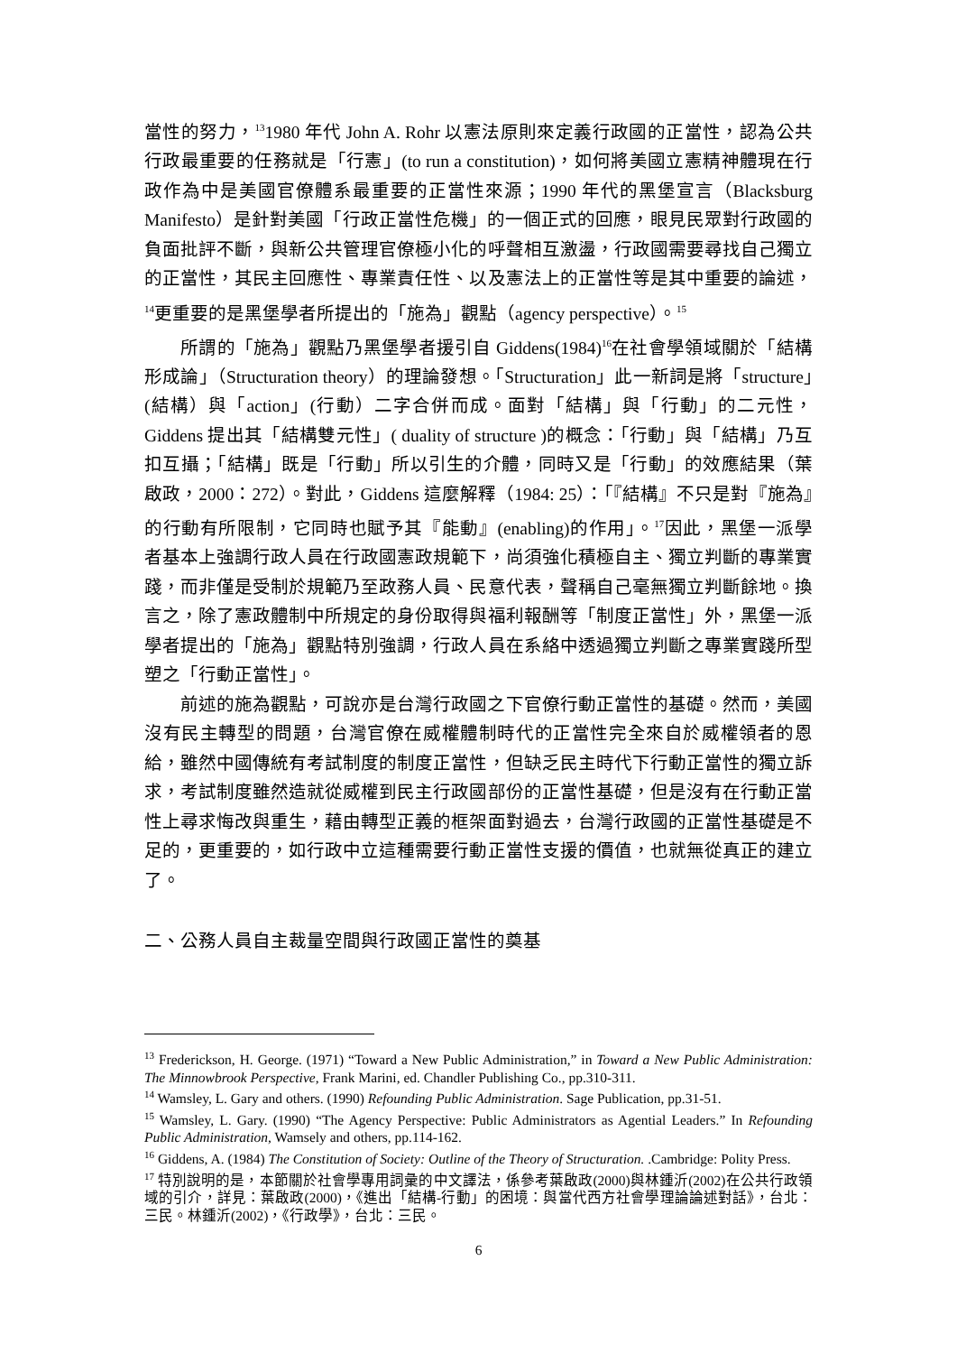當性的努力，<sup>13</sup>1980 年代 John A. Rohr 以憲法原則來定義行政國的正當性，認為公共行政最重要的任務就是「行憲」(to run a constitution)，如何將美國立憲精神體現在行政作為中是美國官僚體系最重要的正當性來源；1990 年代的黑堡宣言（Blacksburg Manifesto）是針對美國「行政正當性危機」的一個正式的回應，眼見民眾對行政國的負面批評不斷，與新公共管理官僚極小化的呼聲相互激盪，行政國需要尋找自己獨立的正當性，其民主回應性、專業責任性、以及憲法上的正當性等是其中重要的論述，<sup>14</sup>更重要的是黑堡學者所提出的「施為」觀點（agency perspective）。<sup>15</sup>
所謂的「施為」觀點乃黑堡學者援引自 Giddens(1984)<sup>16</sup>在社會學領域關於「結構形成論」（Structuration theory）的理論發想。「Structuration」此一新詞是將「structure」(結構）與「action」(行動）二字合併而成。面對「結構」與「行動」的二元性，Giddens 提出其「結構雙元性」( duality of structure )的概念：「行動」與「結構」乃互扣互攝；「結構」既是「行動」所以引生的介體，同時又是「行動」的效應結果（葉啟政，2000：272）。對此，Giddens 這麼解釋（1984: 25）：「『結構』不只是對『施為』的行動有所限制，它同時也賦予其『能動』(enabling)的作用」。<sup>17</sup>因此，黑堡一派學者基本上強調行政人員在行政國憲政規範下，尚須強化積極自主、獨立判斷的專業實踐，而非僅是受制於規範乃至政務人員、民意代表，聲稱自己毫無獨立判斷餘地。換言之，除了憲政體制中所規定的身份取得與福利報酬等「制度正當性」外，黑堡一派學者提出的「施為」觀點特別強調，行政人員在系絡中透過獨立判斷之專業實踐所型塑之「行動正當性」。
前述的施為觀點，可說亦是台灣行政國之下官僚行動正當性的基礎。然而，美國沒有民主轉型的問題，台灣官僚在威權體制時代的正當性完全來自於威權領者的恩給，雖然中國傳統有考試制度的制度正當性，但缺乏民主時代下行動正當性的獨立訴求，考試制度雖然造就從威權到民主行政國部份的正當性基礎，但是沒有在行動正當性上尋求悔改與重生，藉由轉型正義的框架面對過去，台灣行政國的正當性基礎是不足的，更重要的，如行政中立這種需要行動正當性支援的價值，也就無從真正的建立了。
二、公務人員自主裁量空間與行政國正當性的奠基
<sup>13</sup> Frederickson, H. George. (1971) “Toward a New Public Administration,” in Toward a New Public Administration: The Minnowbrook Perspective, Frank Marini, ed. Chandler Publishing Co., pp.310-311.
<sup>14</sup> Wamsley, L. Gary and others. (1990) Refounding Public Administration. Sage Publication, pp.31-51.
<sup>15</sup> Wamsley, L. Gary. (1990) “The Agency Perspective: Public Administrators as Agential Leaders.” In Refounding Public Administration, Wamsely and others, pp.114-162.
<sup>16</sup> Giddens, A. (1984) The Constitution of Society: Outline of the Theory of Structuration. .Cambridge: Polity Press.
<sup>17</sup> 特別說明的是，本節關於社會學專用詞彙的中文譯法，係參考葉啟政(2000)與林鍾沂(2002)在公共行政領域的引介，詳見：葉啟政(2000)，《進出「結構-行動」的困境：與當代西方社會學理論論述對話》，台北：三民。林鍾沂(2002)，《行政學》，台北：三民。
6